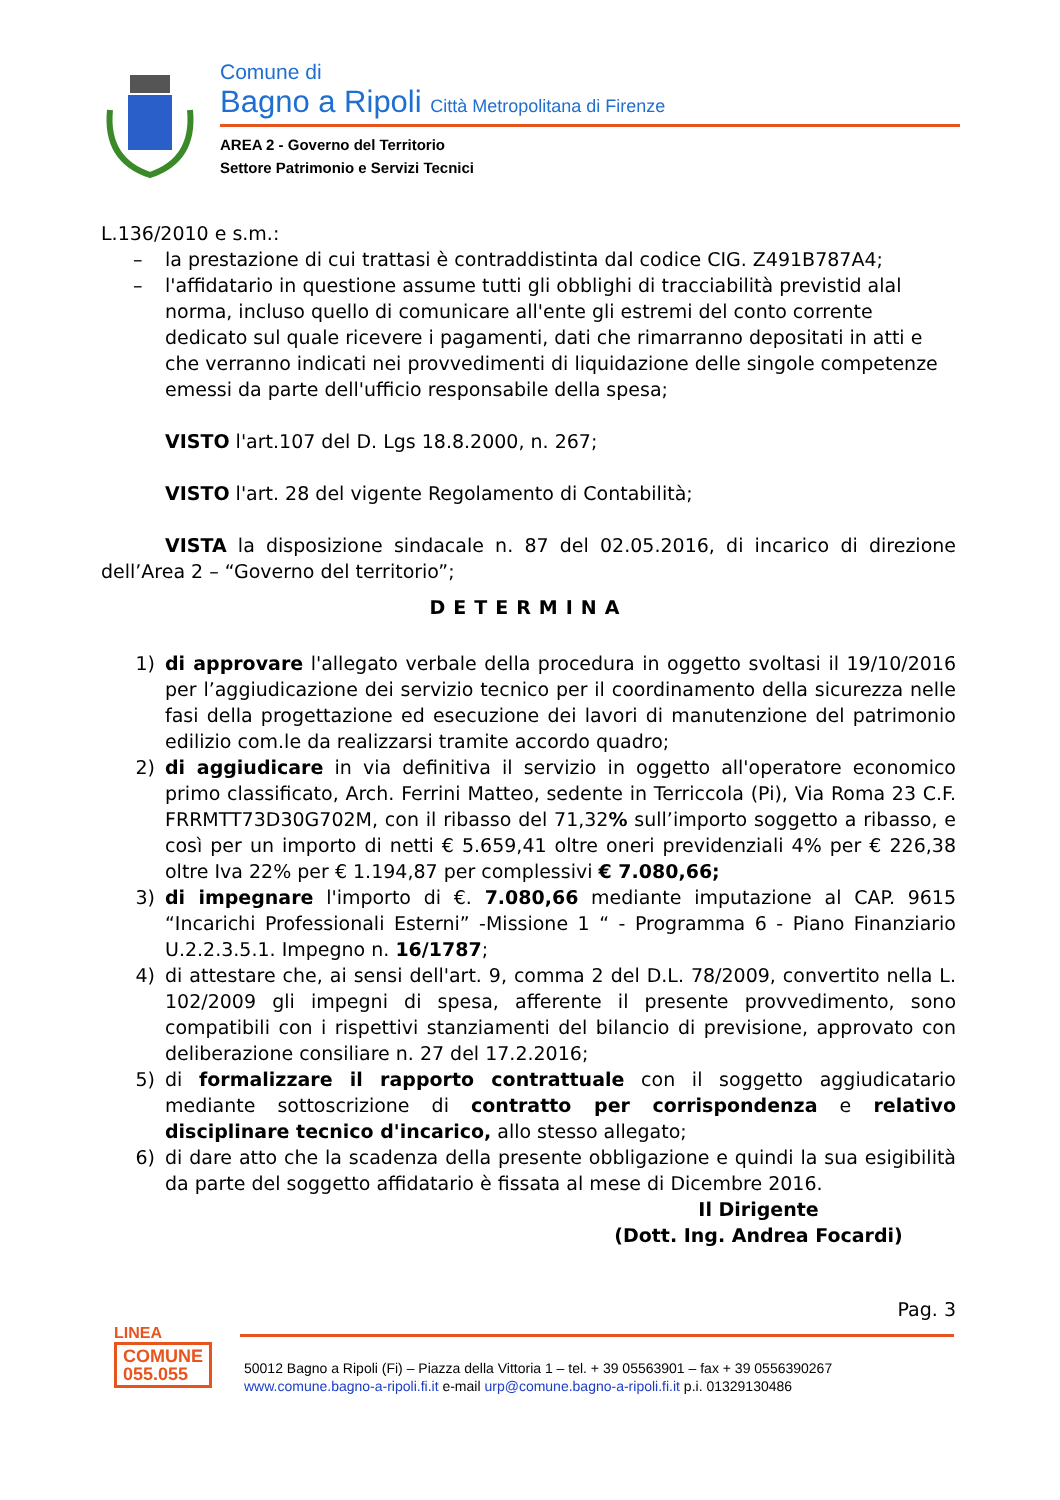Comune di
Bagno a Ripoli Città Metropolitana di Firenze
AREA 2 - Governo del Territorio
Settore Patrimonio e Servizi Tecnici
L.136/2010 e s.m.:
– la prestazione di cui trattasi è contraddistinta dal codice CIG. Z491B787A4;
– l'affidatario in questione assume tutti gli obblighi di tracciabilità previstid alal norma, incluso quello di comunicare all'ente gli estremi del conto corrente dedicato sul quale ricevere i pagamenti, dati che rimarranno depositati in atti e che verranno indicati nei provvedimenti di liquidazione delle singole competenze emessi da parte dell'ufficio responsabile della spesa;
VISTO l'art.107 del D. Lgs 18.8.2000, n. 267;
VISTO l'art. 28 del vigente Regolamento di Contabilità;
VISTA la disposizione sindacale n. 87 del 02.05.2016, di incarico di direzione dell’Area 2 – “Governo del territorio”;
DETERMINA
1) di approvare l'allegato verbale della procedura in oggetto svoltasi il 19/10/2016 per l’aggiudicazione dei servizio tecnico per il coordinamento della sicurezza nelle fasi della progettazione ed esecuzione dei lavori di manutenzione del patrimonio edilizio com.le da realizzarsi tramite accordo quadro;
2) di aggiudicare in via definitiva il servizio in oggetto all'operatore economico primo classificato, Arch. Ferrini Matteo, sedente in Terriccola (Pi), Via Roma 23 C.F. FRRMTT73D30G702M, con il ribasso del 71,32% sull’importo soggetto a ribasso, e così per un importo di netti € 5.659,41 oltre oneri previdenziali 4% per € 226,38 oltre Iva 22% per € 1.194,87 per complessivi € 7.080,66;
3) di impegnare l'importo di €. 7.080,66 mediante imputazione al CAP. 9615 “Incarichi Professionali Esterni” -Missione 1 “ - Programma 6 - Piano Finanziario U.2.2.3.5.1. Impegno n. 16/1787;
4) di attestare che, ai sensi dell'art. 9, comma 2 del D.L. 78/2009, convertito nella L. 102/2009 gli impegni di spesa, afferente il presente provvedimento, sono compatibili con i rispettivi stanziamenti del bilancio di previsione, approvato con deliberazione consiliare n. 27 del 17.2.2016;
5) di formalizzare il rapporto contrattuale con il soggetto aggiudicatario mediante sottoscrizione di contratto per corrispondenza e relativo disciplinare tecnico d'incarico, allo stesso allegato;
6) di dare atto che la scadenza della presente obbligazione e quindi la sua esigibilità da parte del soggetto affidatario è fissata al mese di Dicembre 2016.
Il Dirigente
(Dott. Ing. Andrea Focardi)
Pag. 3
LINEA
COMUNE
055.055
50012 Bagno a Ripoli (Fi) – Piazza della Vittoria 1 – tel. + 39 05563901 – fax + 39 0556390267
www.comune.bagno-a-ripoli.fi.it e-mail urp@comune.bagno-a-ripoli.fi.it p.i. 01329130486